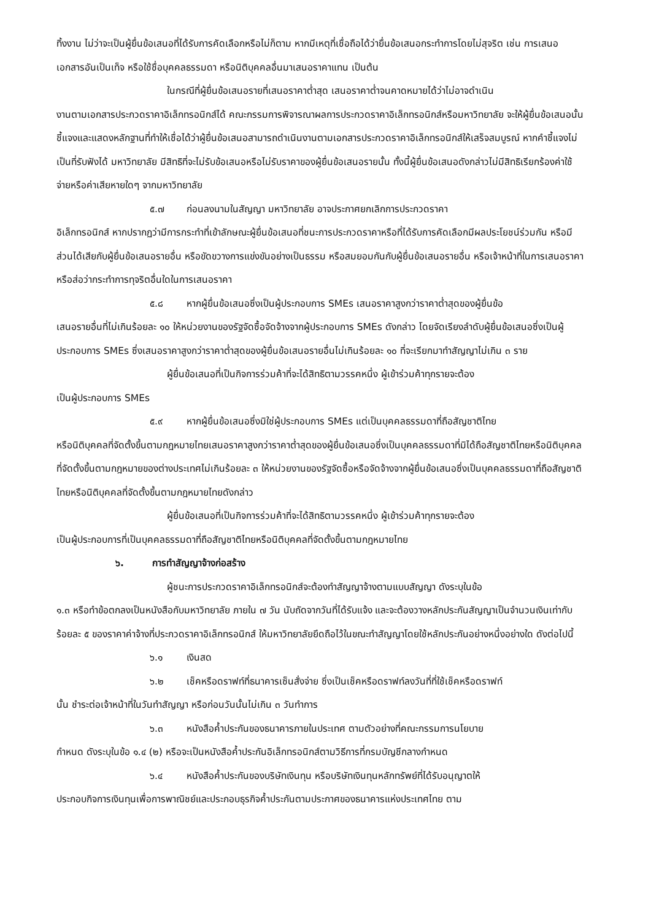ทิ้งงาน ไม่ว่าจะเป็นผู้ยื่นข้อเสนอที่ได้รับการคัดเลือกหรือไม่ก็ตาม หากมีเหตุที่เชื่อถือได้ว่ายื่นข้อเสนอกระทำการโดยไม่สุจริต เช่น การเสนอเอกสารอันเป็นเท็จ หรือใช้ชื่อบุคคลธรรมดา หรือนิติบุคคลอื่นมาเสนอราคาแทน เป็นต้น
ในกรณีที่ผู้ยื่นข้อเสนอรายที่เสนอราคาต่ำสุด เสนอราคาต่ำจนคาดหมายได้ว่าไม่อาจดำเนิน
งานตามเอกสารประกวดราคาอิเล็กทรอนิกส์ได้ คณะกรรมการพิจารณาผลการประกวดราคาอิเล็กทรอนิกส์หรือมหาวิทยาลัย จะให้ผู้ยื่นข้อเสนอนั้นชี้แจงและแสดงหลักฐานที่ทำให้เชื่อได้ว่าผู้ยื่นข้อเสนอสามารถดำเนินงานตามเอกสารประกวดราคาอิเล็กทรอนิกส์ให้เสร็จสมบูรณ์ หากคำชี้แจงไม่เป็นที่รับฟังได้ มหาวิทยาลัย มีสิทธิที่จะไม่รับข้อเสนอหรือไม่รับราคาของผู้ยื่นข้อเสนอรายนั้น ทั้งนี้ผู้ยื่นข้อเสนอดังกล่าวไม่มีสิทธิเรียกร้องค่าใช้จ่ายหรือค่าเสียหายใดๆ จากมหาวิทยาลัย
๕.๗ ก่อนลงนามในสัญญา มหาวิทยาลัย อาจประกาศยกเลิกการประกวดราคา
อิเล็กทรอนิกส์ หากปรากฏว่ามีการกระทำที่เข้าลักษณะผู้ยื่นข้อเสนอที่ชนะการประกวดราคาหรือที่ได้รับการคัดเลือกมีผลประโยชน์ร่วมกัน หรือมีส่วนได้เสียกับผู้ยื่นข้อเสนอรายอื่น หรือขัดขวางการแข่งขันอย่างเป็นธรรม หรือสมยอมกันกับผู้ยื่นข้อเสนอรายอื่น หรือเจ้าหน้าที่ในการเสนอราคา หรือส่อว่ากระทำการทุจริตอื่นใดในการเสนอราคา
๕.๘ หากผู้ยื่นข้อเสนอซึ่งเป็นผู้ประกอบการ SMEs เสนอราคาสูงกว่าราคาต่ำสุดของผู้ยื่นข้อ
เสนอรายอื่นที่ไม่เกินร้อยละ ๑๐ ให้หน่วยงานของรัฐจัดซื้อจัดจ้างจากผู้ประกอบการ SMEs ดังกล่าว โดยจัดเรียงลำดับผู้ยื่นข้อเสนอซึ่งเป็นผู้ประกอบการ SMEs ซึ่งเสนอราคาสูงกว่าราคาต่ำสุดของผู้ยื่นข้อเสนอรายอื่นไม่เกินร้อยละ ๑๐ ที่จะเรียกมาทำสัญญาไม่เกิน ๓ ราย
ผู้ยื่นข้อเสนอที่เป็นกิจการร่วมค้าที่จะได้สิทธิตามวรรคหนึ่ง ผู้เข้าร่วมค้าทุกรายจะต้อง
เป็นผู้ประกอบการ SMEs
๕.๙ หากผู้ยื่นข้อเสนอซึ่งมิใช่ผู้ประกอบการ SMEs แต่เป็นบุคคลธรรมดาที่ถือสัญชาติไทย
หรือนิติบุคคลที่จัดตั้งขึ้นตามกฎหมายไทยเสนอราคาสูงกว่าราคาต่ำสุดของผู้ยื่นข้อเสนอซึ่งเป็นบุคคลธรรมดาที่มิได้ถือสัญชาติไทยหรือนิติบุคคลที่จัดตั้งขึ้นตามกฎหมายของต่างประเทศไม่เกินร้อยละ ๓ ให้หน่วยงานของรัฐจัดซื้อหรือจัดจ้างจากผู้ยื่นข้อเสนอซึ่งเป็นบุคคลธรรมดาที่ถือสัญชาติไทยหรือนิติบุคคลที่จัดตั้งขึ้นตามกฎหมายไทยดังกล่าว
ผู้ยื่นข้อเสนอที่เป็นกิจการร่วมค้าที่จะได้สิทธิตามวรรคหนึ่ง ผู้เข้าร่วมค้าทุกรายจะต้อง
เป็นผู้ประกอบการที่เป็นบุคคลธรรมดาที่ถือสัญชาติไทยหรือนิติบุคคลที่จัดตั้งขึ้นตามกฎหมายไทย
๖. การทำสัญญาจ้างก่อสร้าง
ผู้ชนะการประกวดราคาอิเล็กทรอนิกส์จะต้องทำสัญญาจ้างตามแบบสัญญา ดังระบุในข้อ
๑.๓ หรือทำข้อตกลงเป็นหนังสือกับมหาวิทยาลัย ภายใน ๗ วัน นับถัดจากวันที่ได้รับแจ้ง และจะต้องวางหลักประกันสัญญาเป็นจำนวนเงินเท่ากับร้อยละ ๕ ของราคาค่าจ้างที่ประกวดราคาอิเล็กทรอนิกส์ ให้มหาวิทยาลัยยึดถือไว้ในขณะทำสัญญาโดยใช้หลักประกันอย่างหนึ่งอย่างใด ดังต่อไปนี้
๖.๑ เงินสด
๖.๒ เช็คหรือดราฟท์ที่ธนาคารเซ็นสั่งจ่าย ซึ่งเป็นเช็คหรือดราฟท์ลงวันที่ที่ใช้เช็คหรือดราฟท์
นั้น ชำระต่อเจ้าหน้าที่ในวันทำสัญญา หรือก่อนวันนั้นไม่เกิน ๓ วันทำการ
๖.๓ หนังสือค้ำประกันของธนาคารภายในประเทศ ตามตัวอย่างที่คณะกรรมการนโยบาย
กำหนด ดังระบุในข้อ ๑.๔ (๒) หรือจะเป็นหนังสือค้ำประกันอิเล็กทรอนิกส์ตามวิธีการที่กรมบัญชีกลางกำหนด
๖.๔ หนังสือค้ำประกันของบริษัทเงินทุน หรือบริษัทเงินทุนหลักทรัพย์ที่ได้รับอนุญาตให้
ประกอบกิจการเงินทุนเพื่อการพาณิชย์และประกอบธุรกิจค้ำประกันตามประกาศของธนาคารแห่งประเทศไทย ตาม